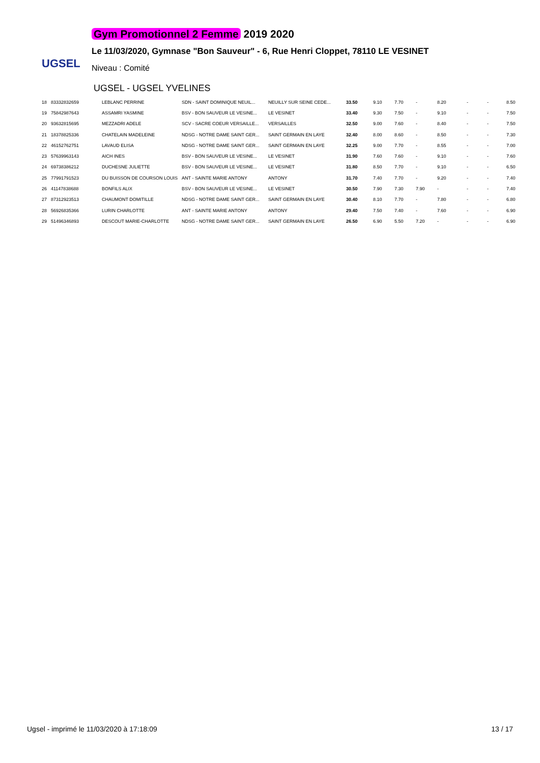UGSEL
Gym Promotionnel 2 Femme 2019 2020
Le 11/03/2020, Gymnase "Bon Sauveur" - 6, Rue Henri Cloppet, 78110 LE VESINET
Niveau : Comité
UGSEL - UGSEL YVELINES
| 18 | 83332832659 | LEBLANC PERRINE | SDN - SAINT DOMINIQUE NEUIL... | NEUILLY SUR SEINE CEDE... | 33.50 | 9.10 | 7.70 | - | 8.20 | - | - | 8.50 |
| 19 | 75842987643 | ASSAMRI YASMINE | BSV - BON SAUVEUR LE VESINE... | LE VESINET | 33.40 | 9.30 | 7.50 | - | 9.10 | - | - | 7.50 |
| 20 | 93632815695 | MEZZADRI ADELE | SCV - SACRE COEUR VERSAILLE... | VERSAILLES | 32.50 | 9.00 | 7.60 | - | 8.40 | - | - | 7.50 |
| 21 | 18378825336 | CHATELAIN MADELEINE | NDSG - NOTRE DAME SAINT GER... | SAINT GERMAIN EN LAYE | 32.40 | 8.00 | 8.60 | - | 8.50 | - | - | 7.30 |
| 22 | 46152762751 | LAVAUD ELISA | NDSG - NOTRE DAME SAINT GER... | SAINT GERMAIN EN LAYE | 32.25 | 9.00 | 7.70 | - | 8.55 | - | - | 7.00 |
| 23 | 57639963143 | AICH INES | BSV - BON SAUVEUR LE VESINE... | LE VESINET | 31.90 | 7.60 | 7.60 | - | 9.10 | - | - | 7.60 |
| 24 | 69738386212 | DUCHESNE JULIETTE | BSV - BON SAUVEUR LE VESINE... | LE VESINET | 31.80 | 8.50 | 7.70 | - | 9.10 | - | - | 6.50 |
| 25 | 77991791523 | DU BUISSON DE COURSON LOUIS | ANT - SAINTE MARIE ANTONY | ANTONY | 31.70 | 7.40 | 7.70 | - | 9.20 | - | - | 7.40 |
| 26 | 41147838688 | BONFILS ALIX | BSV - BON SAUVEUR LE VESINE... | LE VESINET | 30.50 | 7.90 | 7.30 | 7.90 | - | - | - | 7.40 |
| 27 | 87312923513 | CHAUMONT DOMITILLE | NDSG - NOTRE DAME SAINT GER... | SAINT GERMAIN EN LAYE | 30.40 | 8.10 | 7.70 | - | 7.80 | - | - | 6.80 |
| 28 | 56926835366 | LURIN CHARLOTTE | ANT - SAINTE MARIE ANTONY | ANTONY | 29.40 | 7.50 | 7.40 | - | 7.60 | - | - | 6.90 |
| 29 | 51496346893 | DESCOUT MARIE-CHARLOTTE | NDSG - NOTRE DAME SAINT GER... | SAINT GERMAIN EN LAYE | 26.50 | 6.90 | 5.50 | 7.20 | - | - | - | 6.90 |
Ugsel - imprimé le 11/03/2020 à 17:18:09 13 / 17